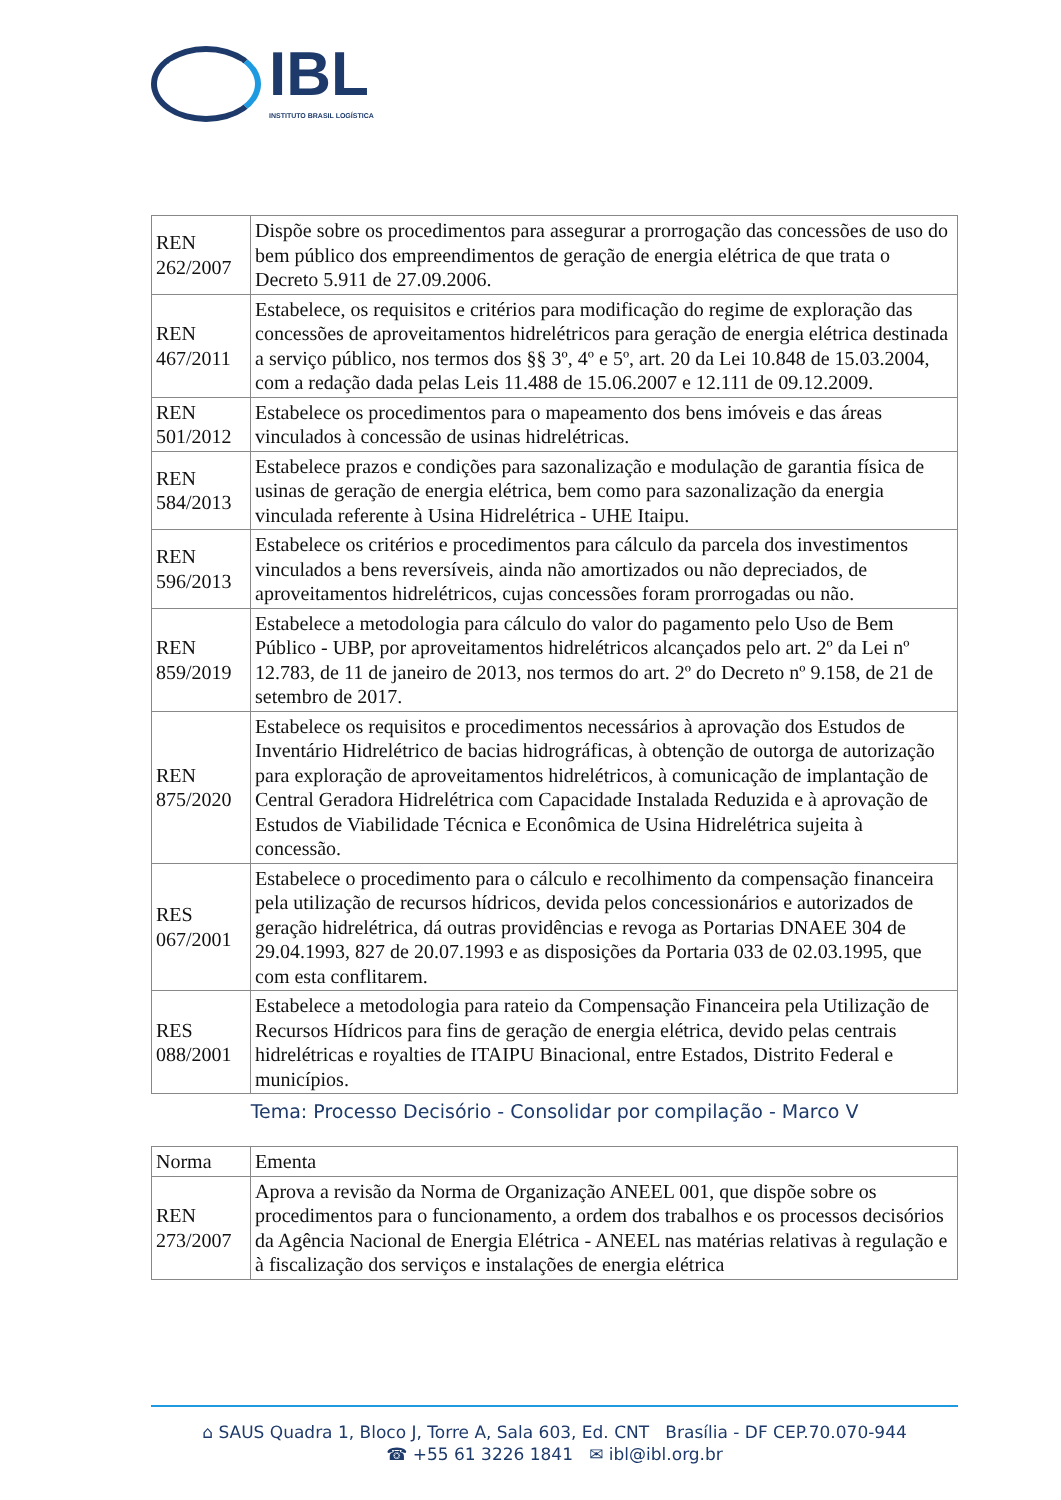IBL
INSTITUTO BRASIL LOGÍSTICA
| REN 262/2007 | Dispõe sobre os procedimentos para assegurar a prorrogação das concessões de uso do bem público dos empreendimentos de geração de energia elétrica de que trata o Decreto 5.911 de 27.09.2006. |
| REN 467/2011 | Estabelece, os requisitos e critérios para modificação do regime de exploração das concessões de aproveitamentos hidrelétricos para geração de energia elétrica destinada a serviço público, nos termos dos §§ 3º, 4º e 5º, art. 20 da Lei 10.848 de 15.03.2004, com a redação dada pelas Leis 11.488 de 15.06.2007 e 12.111 de 09.12.2009. |
| REN 501/2012 | Estabelece os procedimentos para o mapeamento dos bens imóveis e das áreas vinculados à concessão de usinas hidrelétricas. |
| REN 584/2013 | Estabelece prazos e condições para sazonalização e modulação de garantia física de usinas de geração de energia elétrica, bem como para sazonalização da energia vinculada referente à Usina Hidrelétrica - UHE Itaipu. |
| REN 596/2013 | Estabelece os critérios e procedimentos para cálculo da parcela dos investimentos vinculados a bens reversíveis, ainda não amortizados ou não depreciados, de aproveitamentos hidrelétricos, cujas concessões foram prorrogadas ou não. |
| REN 859/2019 | Estabelece a metodologia para cálculo do valor do pagamento pelo Uso de Bem Público - UBP, por aproveitamentos hidrelétricos alcançados pelo art. 2º da Lei nº 12.783, de 11 de janeiro de 2013, nos termos do art. 2º do Decreto nº 9.158, de 21 de setembro de 2017. |
| REN 875/2020 | Estabelece os requisitos e procedimentos necessários à aprovação dos Estudos de Inventário Hidrelétrico de bacias hidrográficas, à obtenção de outorga de autorização para exploração de aproveitamentos hidrelétricos, à comunicação de implantação de Central Geradora Hidrelétrica com Capacidade Instalada Reduzida e à aprovação de Estudos de Viabilidade Técnica e Econômica de Usina Hidrelétrica sujeita à concessão. |
| RES 067/2001 | Estabelece o procedimento para o cálculo e recolhimento da compensação financeira pela utilização de recursos hídricos, devida pelos concessionários e autorizados de geração hidrelétrica, dá outras providências e revoga as Portarias DNAEE 304 de 29.04.1993, 827 de 20.07.1993 e as disposições da Portaria 033 de 02.03.1995, que com esta conflitarem. |
| RES 088/2001 | Estabelece a metodologia para rateio da Compensação Financeira pela Utilização de Recursos Hídricos para fins de geração de energia elétrica, devido pelas centrais hidrelétricas e royalties de ITAIPU Binacional, entre Estados, Distrito Federal e municípios. |
Tema: Processo Decisório - Consolidar por compilação - Marco V
| Norma | Ementa |
| --- | --- |
| REN 273/2007 | Aprova a revisão da Norma de Organização ANEEL 001, que dispõe sobre os procedimentos para o funcionamento, a ordem dos trabalhos e os processos decisórios da Agência Nacional de Energia Elétrica - ANEEL nas matérias relativas à regulação e à fiscalização dos serviços e instalações de energia elétrica |
⌂ SAUS Quadra 1, Bloco J, Torre A, Sala 603, Ed. CNT Brasília - DF CEP.70.070-944
☎ +55 61 3226 1841 ✉ ibl@ibl.org.br